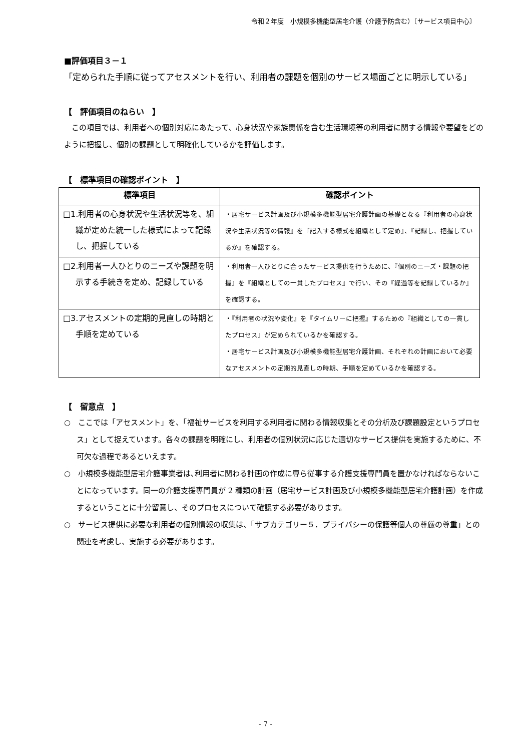令和２年度　小規模多機能型居宅介護（介護予防含む）〔サービス項目中心〕
■評価項目３－１
「定められた手順に従ってアセスメントを行い、利用者の課題を個別のサービス場面ごとに明示している」
【　評価項目のねらい　】
　この項目では、利用者への個別対応にあたって、心身状況や家族関係を含む生活環境等の利用者に関する情報や要望をどのように把握し、個別の課題として明確化しているかを評価します。
【　標準項目の確認ポイント　】
| 標準項目 | 確認ポイント |
| --- | --- |
| □1.利用者の心身状況や生活状況等を、組織が定めた統一した様式によって記録し、把握している | ・居宅サービス計画及び小規模多機能型居宅介護計画の基礎となる『利用者の心身状況や生活状況等の情報』を『記入する様式を組織として定め』、『記録し、把握しているか』を確認する。 |
| □2.利用者一人ひとりのニーズや課題を明示する手続きを定め、記録している | ・利用者一人ひとりに合ったサービス提供を行うために、『個別のニーズ・課題の把握』を『組織としての一貫したプロセス』で行い、その『経過等を記録しているか』を確認する。 |
| □3.アセスメントの定期的見直しの時期と手順を定めている | ・『利用者の状況や変化』を『タイムリーに把握』するための『組織としての一貫したプロセス』が定められているかを確認する。 ・居宅サービス計画及び小規模多機能型居宅介護計画、それぞれの計画において必要なアセスメントの定期的見直しの時期、手順を定めているかを確認する。 |
【　留意点　】
○　ここでは「アセスメント」を、「福祉サービスを利用する利用者に関わる情報収集とその分析及び課題設定というプロセス」として捉えています。各々の課題を明確にし、利用者の個別状況に応じた適切なサービス提供を実施するために、不可欠な過程であるといえます。
○　小規模多機能型居宅介護事業者は､利用者に関わる計画の作成に専ら従事する介護支援専門員を置かなければならないことになっています。同一の介護支援専門員が 2 種類の計画（居宅サービス計画及び小規模多機能型居宅介護計画）を作成するということに十分留意し、そのプロセスについて確認する必要があります。
○　サービス提供に必要な利用者の個別情報の収集は、「サブカテゴリー５．プライバシーの保護等個人の尊厳の尊重」との関連を考慮し、実施する必要があります。
- 7 -